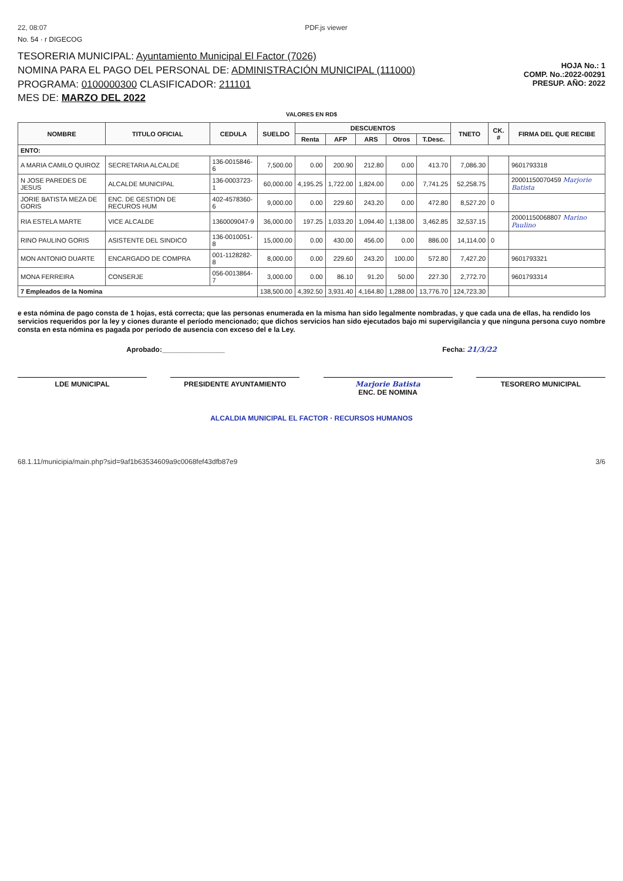22, 08:07 PDF.js viewer
No. 54 · r DIGECOG
TESORERIA MUNICIPAL: Ayuntamiento Municipal El Factor (7026)
NOMINA PARA EL PAGO DEL PERSONAL DE: ADMINISTRACIÓN MUNICIPAL (111000)
PROGRAMA: 0100000300 CLASIFICADOR: 211101
MES DE: MARZO DEL 2022
HOJA No.: 1
COMP. No.:2022-00291
PRESUP. AÑO: 2022
VALORES EN RD$
| NOMBRE | TITULO OFICIAL | CEDULA | SUELDO | DESCUENTOS | | | | | TNETO | CK. # | FIRMA DEL QUE RECIBE |
| --- | --- | --- | --- | --- | --- | --- | --- | --- | --- | --- | --- |
| | | | | Renta | AFP | ARS | Otros | T.Desc. | | | |
| ENTO: | | | | | | | | | | | |
| A MARIA CAMILO QUIROZ | SECRETARIA ALCALDE | 136-0015846-6 | 7,500.00 | 0.00 | 200.90 | 212.80 | 0.00 | 413.70 | 7,086.30 | | 9601793318 |
| N JOSE PAREDES DE JESUS | ALCALDE MUNICIPAL | 136-0003723-1 | 60,000.00 | 4,195.25 | 1,722.00 | 1,824.00 | 0.00 | 7,741.25 | 52,258.75 | | 20001150070459 Marjorie Batista |
| JORIE BATISTA MEZA DE GORIS | ENC. DE GESTION DE RECUROS HUM | 402-4578360-6 | 9,000.00 | 0.00 | 229.60 | 243.20 | 0.00 | 472.80 | 8,527.20 | 0 | |
| RIA ESTELA MARTE | VICE ALCALDE | 1360009047-9 | 36,000.00 | 197.25 | 1,033.20 | 1,094.40 | 1,138.00 | 3,462.85 | 32,537.15 | | 20001150068807 Marino Paulino |
| RINO PAULINO GORIS | ASISTENTE DEL SINDICO | 136-0010051-8 | 15,000.00 | 0.00 | 430.00 | 456.00 | 0.00 | 886.00 | 14,114.00 | 0 | |
| MON ANTONIO DUARTE | ENCARGADO DE COMPRA | 001-1128282-8 | 8,000.00 | 0.00 | 229.60 | 243.20 | 100.00 | 572.80 | 7,427.20 | | 9601793321 |
| MONA FERREIRA | CONSERJE | 056-0013864-7 | 3,000.00 | 0.00 | 86.10 | 91.20 | 50.00 | 227.30 | 2,772.70 | | 9601793314 |
| 7 Empleados de la Nomina | | | 138,500.00 | 4,392.50 | 3,931.40 | 4,164.80 | 1,288.00 | 13,776.70 | 124,723.30 | | |
e esta nómina de pago consta de 1 hojas, está correcta; que las personas enumerada en la misma han sido legalmente nombradas, y que cada una de ellas, ha rendido los servicios requeridos por la ley y ciones durante el período mencionado; que dichos servicios han sido ejecutados bajo mi supervigilancia y que ninguna persona cuyo nombre consta en esta nómina es pagada por período de ausencia con exceso del e la Ley.
Aprobado:________________ Fecha: 21/3/22
LDE MUNICIPAL PRESIDENTE AYUNTAMIENTO Marjorie Batista
ENC. DE NOMINA
TESORERO MUNICIPAL
ALCALDIA MUNICIPAL EL FACTOR · RECURSOS HUMANOS
68.1.11/municipia/main.php?sid=9af1b63534609a9c0068fef43dfb87e9 3/6